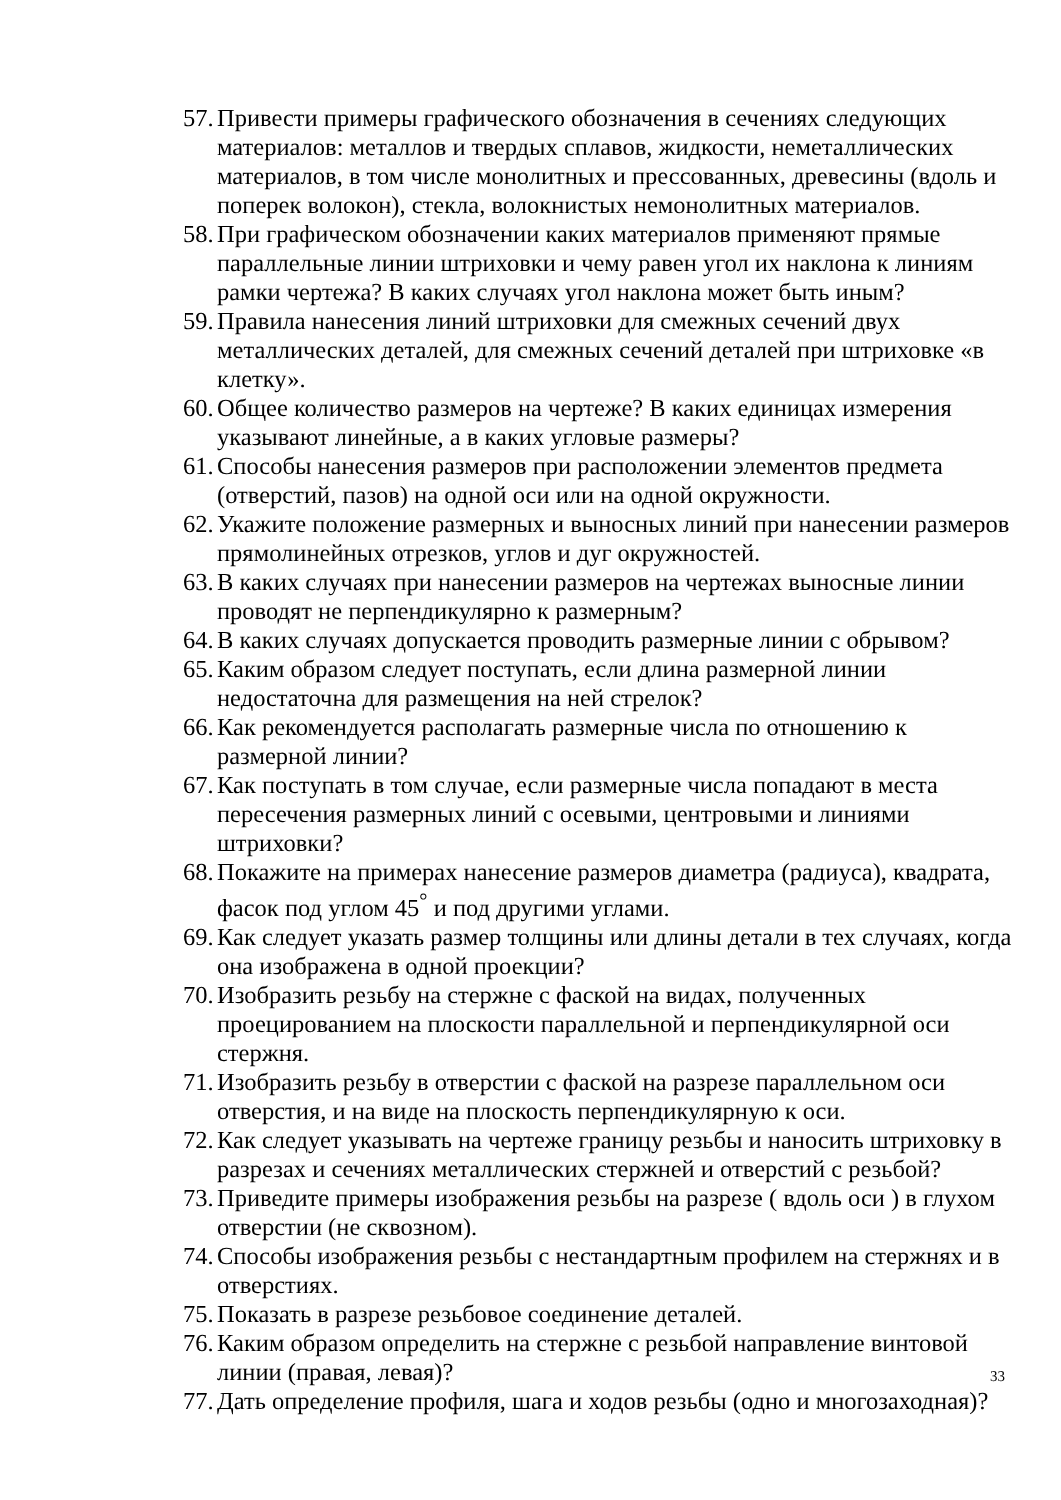57. Привести примеры графического обозначения в сечениях следующих материалов: металлов и твердых сплавов, жидкости, неметаллических материалов, в том числе монолитных и прессованных, древесины (вдоль и поперек волокон), стекла, волокнистых немонолитных материалов.
58. При графическом обозначении каких материалов применяют прямые параллельные линии штриховки и чему равен угол их наклона к линиям рамки чертежа? В каких случаях угол наклона может быть иным?
59. Правила нанесения линий штриховки для смежных сечений двух металлических деталей, для смежных сечений деталей при штриховке «в клетку».
60. Общее количество размеров на чертеже? В каких единицах измерения указывают линейные, а в каких угловые размеры?
61. Способы нанесения размеров при расположении элементов предмета (отверстий, пазов) на одной оси или на одной окружности.
62. Укажите положение размерных и выносных линий при нанесении размеров прямолинейных отрезков, углов и дуг окружностей.
63. В каких случаях при нанесении размеров на чертежах выносные линии проводят не перпендикулярно к размерным?
64. В каких случаях допускается проводить размерные линии с обрывом?
65. Каким образом следует поступать, если длина размерной линии недостаточна для размещения на ней стрелок?
66. Как рекомендуется располагать размерные числа по отношению к размерной линии?
67. Как поступать в том случае, если размерные числа попадают в места пересечения размерных линий с осевыми, центровыми и линиями штриховки?
68. Покажите на примерах нанесение размеров диаметра (радиуса), квадрата, фасок под углом 45<sup>°</sup> и под другими углами.
69. Как следует указать размер толщины или длины детали в тех случаях, когда она изображена в одной проекции?
70. Изобразить резьбу на стержне с фаской на видах, полученных проецированием на плоскости параллельной и перпендикулярной оси стержня.
71. Изобразить резьбу в отверстии с фаской на разрезе параллельном оси отверстия, и на виде на плоскость перпендикулярную к оси.
72. Как следует указывать на чертеже границу резьбы и наносить штриховку в разрезах и сечениях металлических стержней и отверстий с резьбой?
73. Приведите примеры изображения резьбы на разрезе ( вдоль оси ) в глухом отверстии (не сквозном).
74. Способы изображения резьбы с нестандартным профилем на стержнях и в отверстиях.
75. Показать в разрезе резьбовое соединение деталей.
76. Каким образом определить на стержне с резьбой направление винтовой линии (правая, левая)?
77. Дать определение профиля, шага и ходов резьбы (одно и многозаходная)?
33